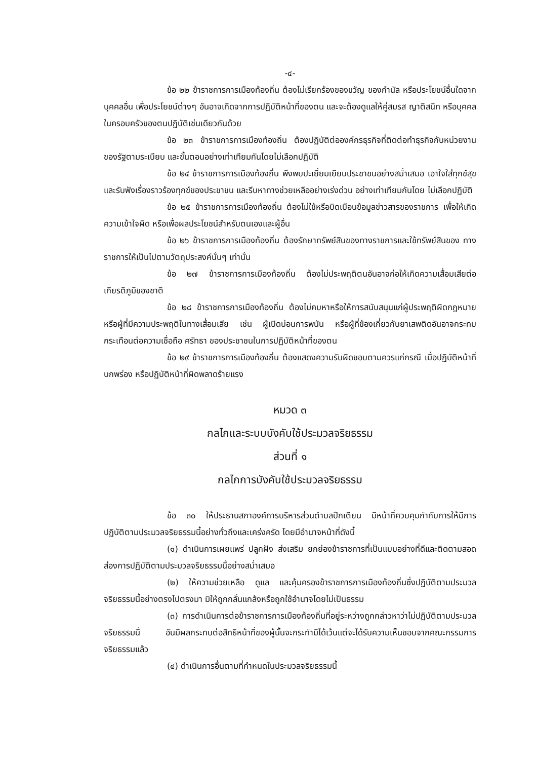-๔-
ข้อ ๒๒ ข้าราชการการเมืองท้องถิ่น ต้องไม่เรียกร้องของขวัญ ของกำนัล หรือประโยชน์อื่นใดจากบุคคลอื่น เพื่อประโยชน์ต่างๆ อันอาจเกิดจากการปฏิบัติหน้าที่ของตน และจะต้องดูแลให้คู่สมรส ญาติสนิท หรือบุคคลในครอบครัวของตนปฏิบัติเช่นเดียวกันด้วย
ข้อ ๒๓ ข้าราชการการเมืองท้องถิ่น ต้องปฏิบัติต่อองค์กรธุรกิจที่ติดต่อทำธุรกิจกับหน่วยงาน ของรัฐตามระเบียบ และขั้นตอนอย่างเท่าเทียมกันโดยไม่เลือกปฏิบัติ
ข้อ ๒๔ ข้าราชการการเมืองท้องถิ่น พึงพบปะเยี่ยมเยียนประชาชนอย่างสม่ำเสมอ เอาใจใส่ทุกข์สุข และรับฟังเรื่องราวร้องทุกข์ของประชาชน และรีบหาทางช่วยเหลืออย่างเร่งด่วน อย่างเท่าเทียมกันโดย ไม่เลือกปฏิบัติ
ข้อ ๒๕ ข้าราชการการเมืองท้องถิ่น ต้องไม่ใช้หรือบิดเบือนข้อมูลข่าวสารของราชการ เพื่อให้เกิดความเข้าใจผิด หรือเพื่อผลประโยชน์สำหรับตนเองและผู้อื่น
ข้อ ๒๖ ข้าราชการการเมืองท้องถิ่น ต้องรักษาทรัพย์สินของทางราชการและใช้ทรัพย์สินของ ทางราชการให้เป็นไปตามวัตถุประสงค์นั้นๆ เท่านั้น
ข้อ ๒๗ ข้าราชการการเมืองท้องถิ่น ต้องไม่ประพฤติตนอันอาจก่อให้เกิดความเสื่อมเสียต่อเกียรติภูมิของชาติ
ข้อ ๒๘ ข้าราชการการเมืองท้องถิ่น ต้องไม่คบหาหรือให้การสนับสนุนแก่ผู้ประพฤติผิดกฎหมาย หรือผู้ที่มีความประพฤติในทางเสื่อมเสีย เช่น ผู้เปิดบ่อนการพนัน หรือผู้ที่ข้องเกี่ยวกับยาเสพติดอันอาจกระทบกระเทือนต่อความเชื่อถือ ศรัทธา ของประชาชนในการปฏิบัติหน้าที่ของตน
ข้อ ๒๙ ข้าราชการการเมืองท้องถิ่น ต้องแสดงความรับผิดชอบตามควรแก่กรณี เมื่อปฏิบัติหน้าที่บกพร่อง หรือปฏิบัติหน้าที่ผิดพลาดร้ายแรง
หมวด ๓
กลไกและระบบบังคับใช้ประมวลจริยธรรม
ส่วนที่ ๑
กลไกการบังคับใช้ประมวลจริยธรรม
ข้อ ๓๐ ให้ประธานสภาองค์การบริหารส่วนตำบลปึกเตียน มีหน้าที่ควบคุมกำกับการให้มีการ ปฏิบัติตามประมวลจริยธรรมนี้อย่างทั่วถึงและเคร่งครัด โดยมีอำนาจหน้าที่ดังนี้
(๑) ดำเนินการเผยแพร่ ปลูกฝัง ส่งเสริม ยกย่องข้าราชการที่เป็นแบบอย่างที่ดีและติดตามสอดส่องการปฏิบัติตามประมวลจริยธรรมนี้อย่างสม่ำเสมอ
(๒) ให้ความช่วยเหลือ ดูแล และคุ้มครองข้าราชการการเมืองท้องถิ่นซึ่งปฏิบัติตามประมวลจริยธรรมนี้อย่างตรงไปตรงมา มิให้ถูกกลั่นแกล้งหรือถูกใช้อำนาจโดยไม่เป็นธรรม
(๓) การดำเนินการต่อข้าราชการการเมืองท้องถิ่นที่อยู่ระหว่างถูกกล่าวหาว่าไม่ปฏิบัติตามประมวลจริยธรรมนี้ อันมีผลกระทบต่อสิทธิหน้าที่ของผู้นั้นจะกระทำมิได้เว้นแต่จะได้รับความเห็นชอบจากคณะกรรมการจริยธรรมแล้ว
(๔) ดำเนินการอื่นตามที่กำหนดในประมวลจริยธรรมนี้